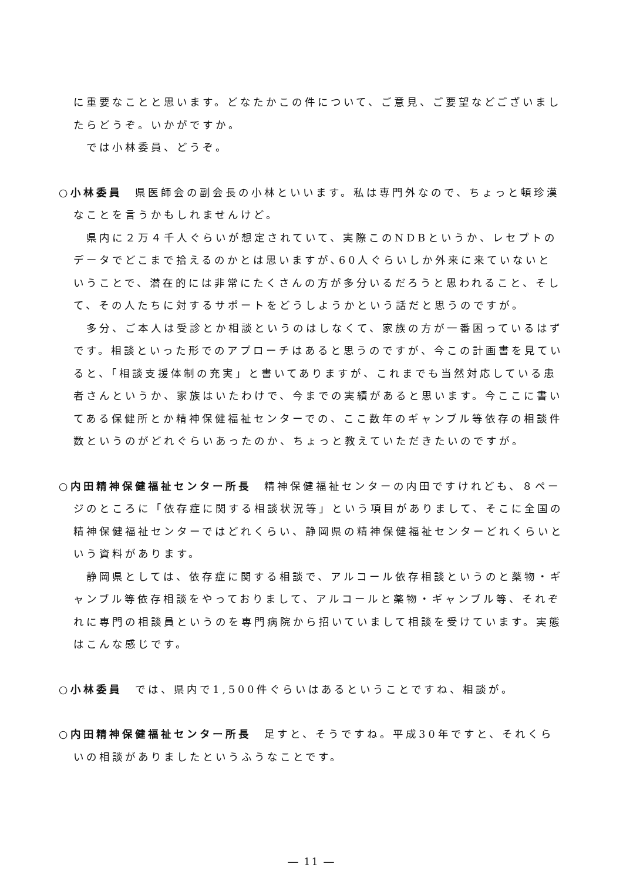に重要なことと思います。どなたかこの件について、ご意見、ご要望などございましたらどうぞ。いかがですか。
では小林委員、どうぞ。
○小林委員　県医師会の副会長の小林といいます。私は専門外なので、ちょっと頓珍漢なことを言うかもしれませんけど。
県内に２万４千人ぐらいが想定されていて、実際このNDBというか、レセプトのデータでどこまで拾えるのかとは思いますが､60人ぐらいしか外来に来ていないということで、潜在的には非常にたくさんの方が多分いるだろうと思われること、そして、その人たちに対するサポートをどうしようかという話だと思うのですが。
多分、ご本人は受診とか相談というのはしなくて、家族の方が一番困っているはずです。相談といった形でのアプローチはあると思うのですが、今この計画書を見ていると、「相談支援体制の充実」と書いてありますが、これまでも当然対応している患者さんというか、家族はいたわけで、今までの実績があると思います。今ここに書いてある保健所とか精神保健福祉センターでの、ここ数年のギャンブル等依存の相談件数というのがどれぐらいあったのか、ちょっと教えていただきたいのですが。
○内田精神保健福祉センター所長　精神保健福祉センターの内田ですけれども、８ページのところに「依存症に関する相談状況等」という項目がありまして、そこに全国の精神保健福祉センターではどれくらい、静岡県の精神保健福祉センターどれくらいという資料があります。
静岡県としては、依存症に関する相談で、アルコール依存相談というのと薬物・ギャンブル等依存相談をやっておりまして、アルコールと薬物・ギャンブル等、それぞれに専門の相談員というのを専門病院から招いていまして相談を受けています。実態はこんな感じです。
○小林委員　では、県内で1,500件ぐらいはあるということですね、相談が。
○内田精神保健福祉センター所長　足すと、そうですね。平成30年ですと、それくらいの相談がありましたというふうなことです。
― 11 ―